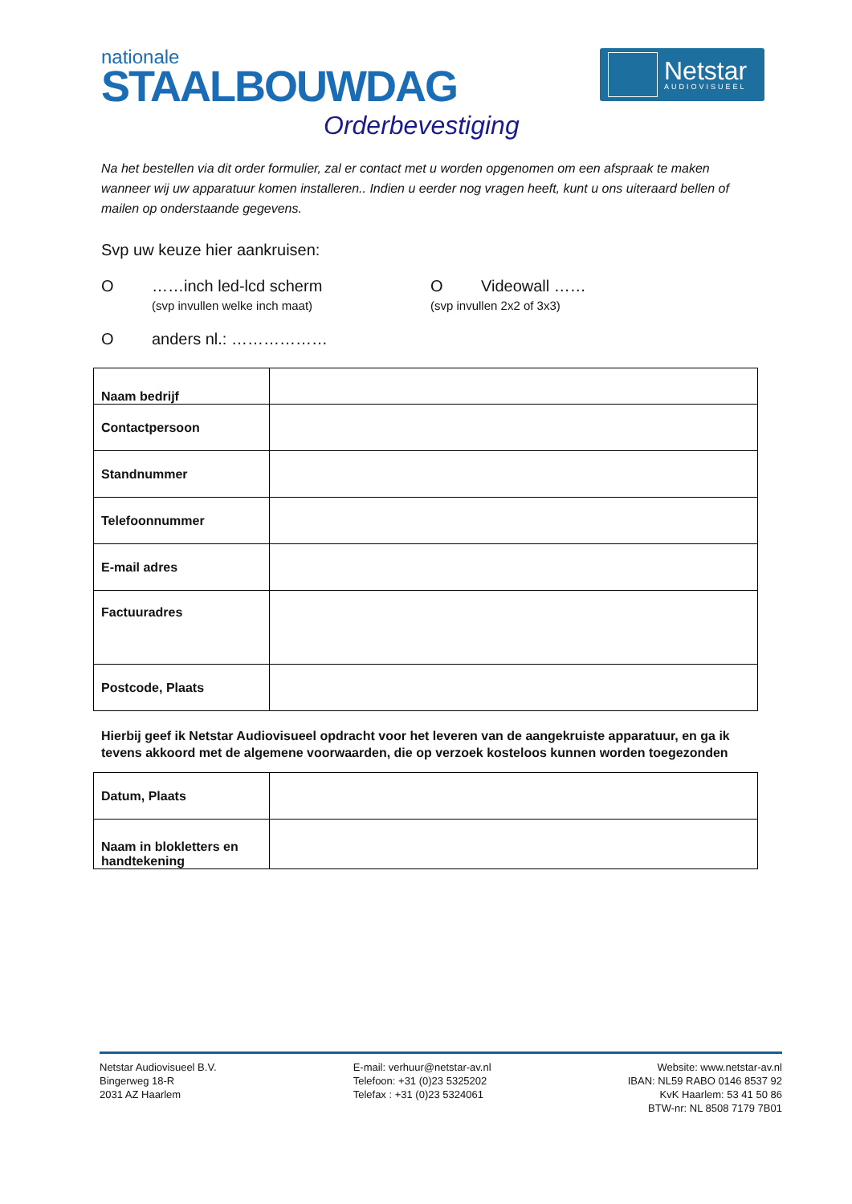nationale
STAALBOUWDAG
Netstar
AUDIOVISUEEL
Orderbevestiging
Na het bestellen via dit order formulier, zal er contact met u worden opgenomen om een afspraak te maken wanneer wij uw apparatuur komen installeren.. Indien u eerder nog vragen heeft, kunt u ons uiteraard bellen of mailen op onderstaande gegevens.
Svp uw keuze hier aankruisen:
O ……inch led-lcd scherm
(svp invullen welke inch maat)
O Videowall ……
(svp invullen 2x2 of 3x3)
O anders nl.: ………………
| Naam bedrijf | |
| Contactpersoon | |
| Standnummer | |
| Telefoonnummer | |
| E-mail adres | |
| Factuuradres | |
| Postcode, Plaats | |
Hierbij geef ik Netstar Audiovisueel opdracht voor het leveren van de aangekruiste apparatuur, en ga ik tevens akkoord met de algemene voorwaarden, die op verzoek kosteloos kunnen worden toegezonden
| Datum, Plaats | |
| Naam in blokletters en handtekening | |
Netstar Audiovisueel B.V.
Bingerweg 18-R
2031 AZ Haarlem
E-mail: verhuur@netstar-av.nl
Telefoon: +31 (0)23 5325202
Telefax : +31 (0)23 5324061
Website: www.netstar-av.nl
IBAN: NL59 RABO 0146 8537 92
KvK Haarlem: 53 41 50 86
BTW-nr: NL 8508 7179 7B01